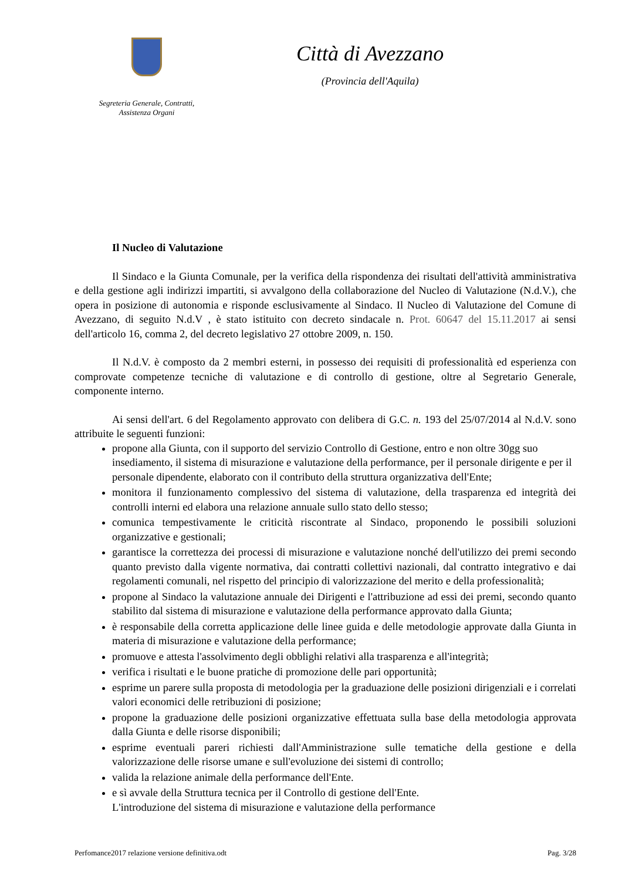Segreteria Generale, Contratti,
Assistenza Organi
Città di Avezzano
(Provincia dell'Aquila)
Il Nucleo di Valutazione
Il Sindaco e la Giunta Comunale, per la verifica della rispondenza dei risultati dell'attività amministrativa e della gestione agli indirizzi impartiti, si avvalgono della collaborazione del Nucleo di Valutazione (N.d.V.), che opera in posizione di autonomia e risponde esclusivamente al Sindaco. Il Nucleo di Valutazione del Comune di Avezzano, di seguito N.d.V , è stato istituito con decreto sindacale n. Prot. 60647 del 15.11.2017 ai sensi dell'articolo 16, comma 2, del decreto legislativo 27 ottobre 2009, n. 150.
Il N.d.V. è composto da 2 membri esterni, in possesso dei requisiti di professionalità ed esperienza con comprovate competenze tecniche di valutazione e di controllo di gestione, oltre al Segretario Generale, componente interno.
Ai sensi dell'art. 6 del Regolamento approvato con delibera di G.C. n. 193 del 25/07/2014 al N.d.V. sono attribuite le seguenti funzioni:
propone alla Giunta, con il supporto del servizio Controllo di Gestione, entro e non oltre 30gg suo insediamento, il sistema di misurazione e valutazione della performance, per il personale dirigente e per il personale dipendente, elaborato con il contributo della struttura organizzativa dell'Ente;
monitora il funzionamento complessivo del sistema di valutazione, della trasparenza ed integrità dei controlli interni ed elabora una relazione annuale sullo stato dello stesso;
comunica tempestivamente le criticità riscontrate al Sindaco, proponendo le possibili soluzioni organizzative e gestionali;
garantisce la correttezza dei processi di misurazione e valutazione nonché dell'utilizzo dei premi secondo quanto previsto dalla vigente normativa, dai contratti collettivi nazionali, dal contratto integrativo e dai regolamenti comunali, nel rispetto del principio di valorizzazione del merito e della professionalità;
propone al Sindaco la valutazione annuale dei Dirigenti e l'attribuzione ad essi dei premi, secondo quanto stabilito dal sistema di misurazione e valutazione della performance approvato dalla Giunta;
è responsabile della corretta applicazione delle linee guida e delle metodologie approvate dalla Giunta in materia di misurazione e valutazione della performance;
promuove e attesta l'assolvimento degli obblighi relativi alla trasparenza e all'integrità;
verifica i risultati e le buone pratiche di promozione delle pari opportunità;
esprime un parere sulla proposta di metodologia per la graduazione delle posizioni dirigenziali e i correlati valori economici delle retribuzioni di posizione;
propone la graduazione delle posizioni organizzative effettuata sulla base della metodologia approvata dalla Giunta e delle risorse disponibili;
esprime eventuali pareri richiesti dall'Amministrazione sulle tematiche della gestione e della valorizzazione delle risorse umane e sull'evoluzione dei sistemi di controllo;
valida la relazione animale della performance dell'Ente.
e sì avvale della Struttura tecnica per il Controllo di gestione dell'Ente.
L'introduzione del sistema di misurazione e valutazione della performance
Perfomance2017 relazione versione definitiva.odt Pag. 3/28